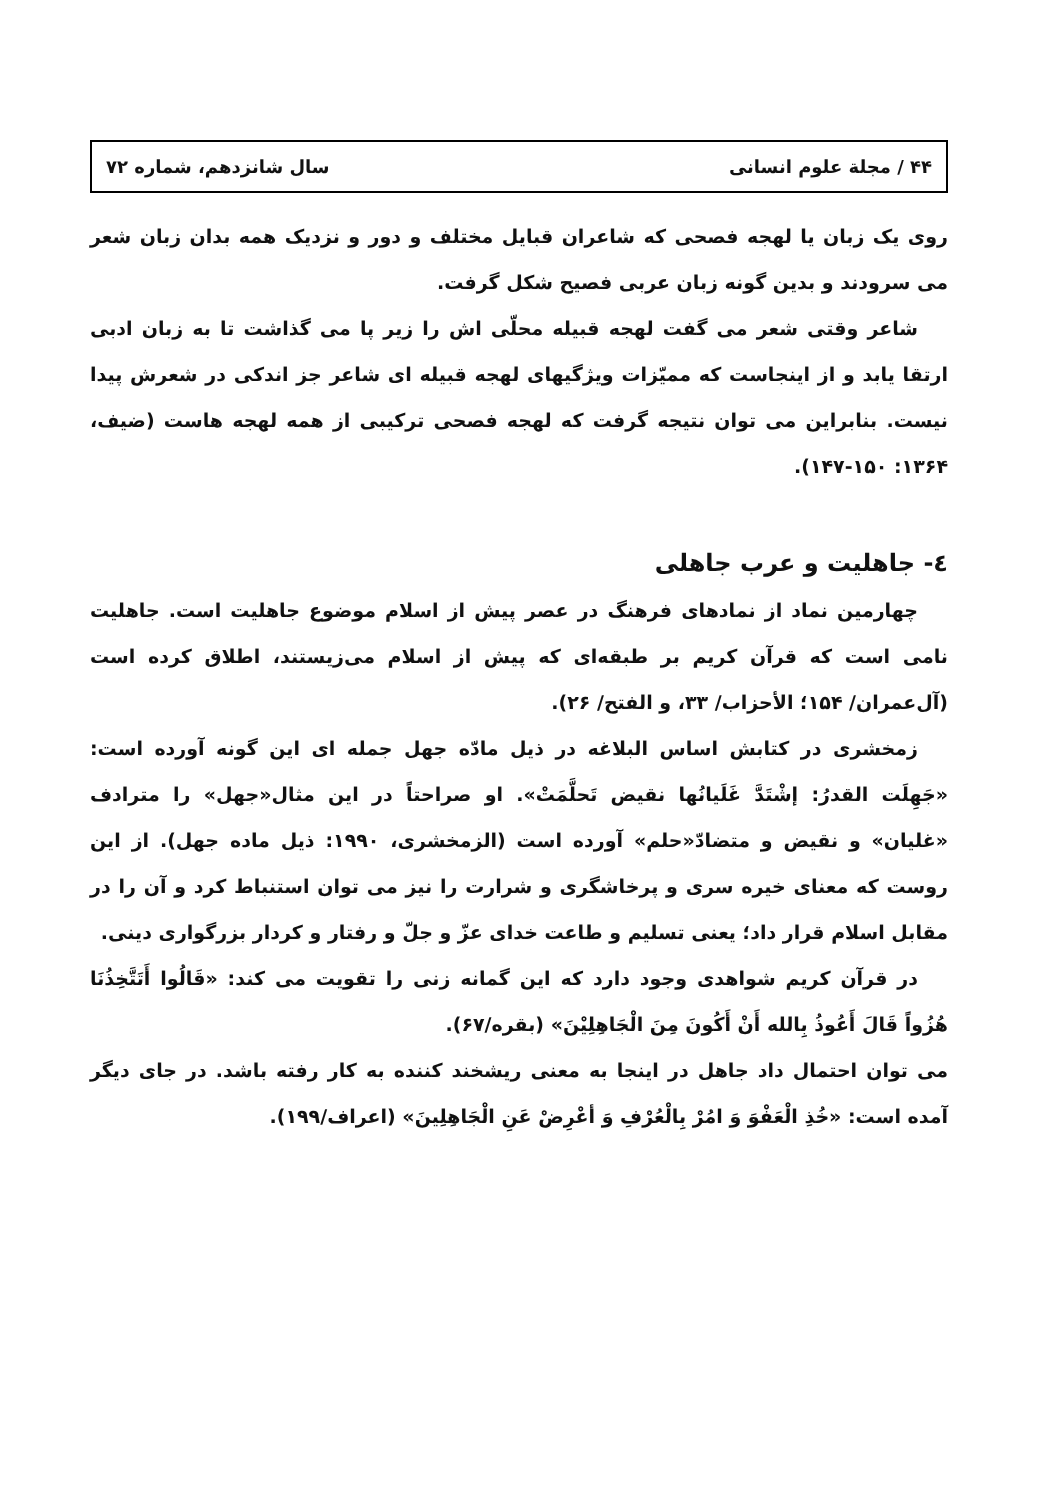۴۴ / مجلة علوم انسانی سال شانزدهم، شماره ۷۲
روی یک زبان یا لهجه فصحی که شاعران قبایل مختلف و دور و نزدیک همه بدان زبان شعر می سرودند و بدین گونه زبان عربی فصیح شکل گرفت.
شاعر وقتی شعر می گفت لهجه قبیله محلّی اش را زیر پا می گذاشت تا به زبان ادبی ارتقا یابد و از اینجاست که ممیّزات ویژگیهای لهجه قبیله ای شاعر جز اندکی در شعرش پیدا نیست. بنابراین می توان نتیجه گرفت که لهجه فصحی ترکیبی از همه لهجه هاست (ضیف، ۱۳۶۴: ۱۵۰-۱۴۷).
٤- جاهلیت و عرب جاهلی
چهارمین نماد از نمادهای فرهنگ در عصر پیش از اسلام موضوع جاهلیت است. جاهلیت نامی است که قرآن کریم بر طبقه‌ای که پیش از اسلام می‌زیستند، اطلاق کرده است (آل‌عمران/ ۱۵۴؛ الأحزاب/ ۳۳، و الفتح/ ۲۶).
زمخشری در کتابش اساس البلاغه در ذیل مادّه جهل جمله ای این گونه آورده است: «جَهِلَت القدرُ: إشْتَدَّ غَلَیانُها نقیض تَحلَّمَتْ». او صراحتاً در این مثال«جهل» را مترادف «غلیان» و نقیض و متضادّ«حلم» آورده است (الزمخشری، ۱۹۹۰: ذیل ماده جهل). از این روست که معنای خیره سری و پرخاشگری و شرارت را نیز می توان استنباط کرد و آن را در مقابل اسلام قرار داد؛ یعنی تسلیم و طاعت خدای عزّ و جلّ و رفتار و کردار بزرگواری دینی.
در قرآن کریم شواهدی وجود دارد که این گمانه زنی را تقویت می کند: «قَالُوا أَتَتَّخِذُنَا هُزُواً قَالَ أَعُوذُ بِالله أَنْ أَکُونَ مِنَ الْجَاهِلِیْنَ» (بقره/۶۷).
می توان احتمال داد جاهل در اینجا به معنی ریشخند کننده به کار رفته باشد. در جای دیگر آمده است: «خُذِ الْعَفْوَ وَ امُرْ بِالْعُرْفِ وَ أعْرِضْ عَنِ الْجَاهِلِینَ» (اعراف/۱۹۹).